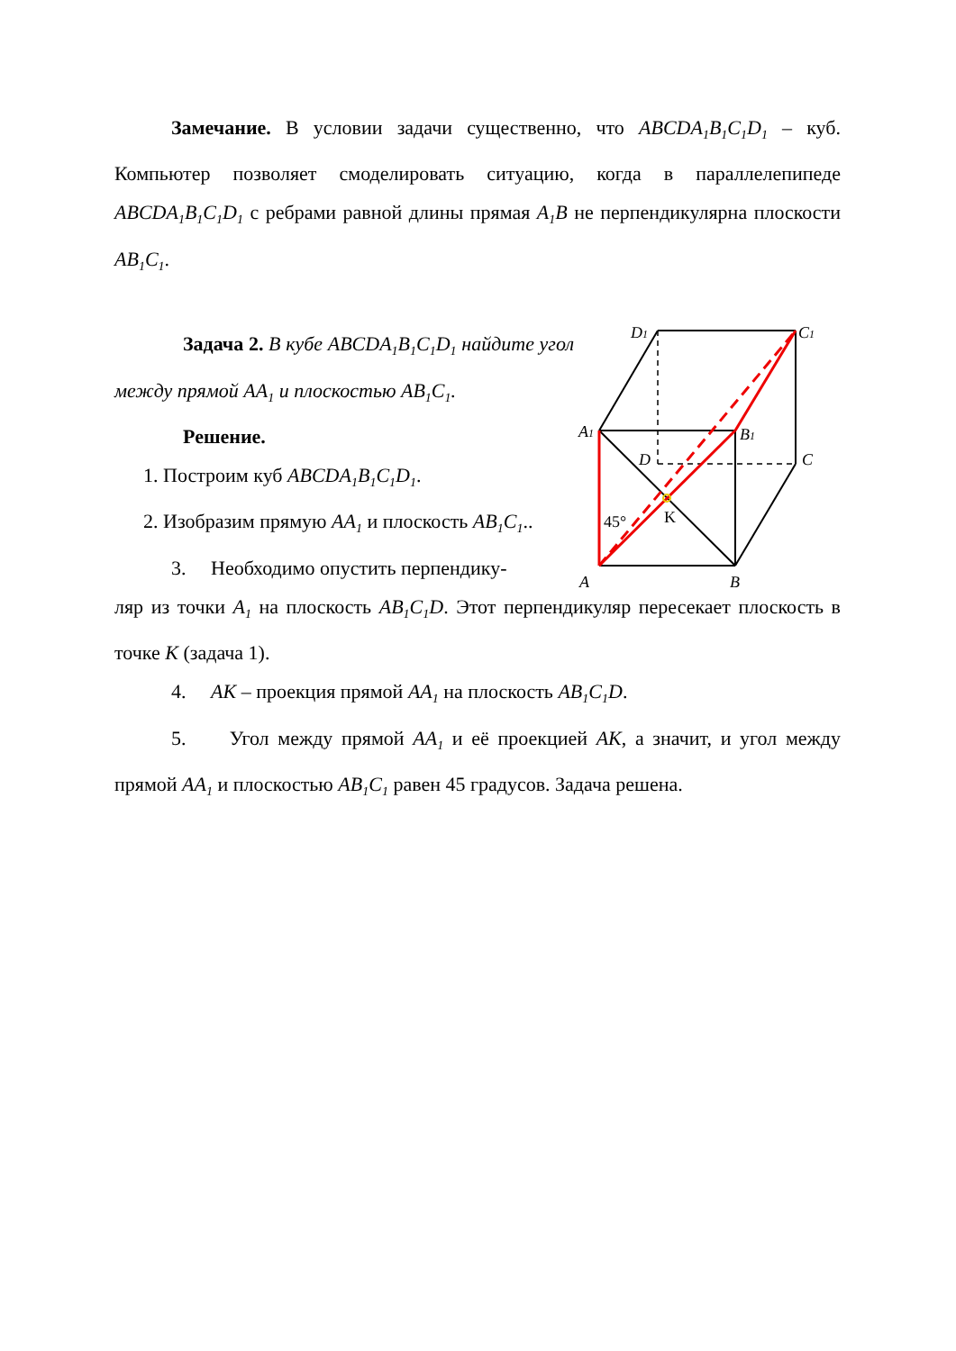Замечание. В условии задачи существенно, что ABCDA<sub>1</sub>B<sub>1</sub>C<sub>1</sub>D<sub>1</sub> – куб. Компьютер позволяет смоделировать ситуацию, когда в параллелепипеде ABCDA<sub>1</sub>B<sub>1</sub>C<sub>1</sub>D<sub>1</sub> с ребрами равной длины прямая A<sub>1</sub>B не перпендикулярна плоскости AB<sub>1</sub>C<sub>1</sub>.
Задача 2. В кубе ABCDA<sub>1</sub>B<sub>1</sub>C<sub>1</sub>D<sub>1</sub> найдите угол между прямой AA<sub>1</sub> и плоскостью AB<sub>1</sub>C<sub>1</sub>.
Решение.
1. Построим куб ABCDA<sub>1</sub>B<sub>1</sub>C<sub>1</sub>D<sub>1</sub>.
2. Изобразим прямую AA<sub>1</sub> и плоскость AB<sub>1</sub>C<sub>1</sub>..
3. Необходимо опустить перпендику-
ляр из точки A<sub>1</sub> на плоскость AB<sub>1</sub>C<sub>1</sub>D. Этот перпендикуляр пересекает плоскость в точке K (задача 1).
4. AK – проекция прямой AA<sub>1</sub> на плоскость AB<sub>1</sub>C<sub>1</sub>D.
5. Угол между прямой AA<sub>1</sub> и её проекцией AK, а значит, и угол между прямой AA<sub>1</sub> и плоскостью AB<sub>1</sub>C<sub>1</sub> равен 45 градусов. Задача решена.
D1
C1
A1
B1
D
C
A
B
K
45°